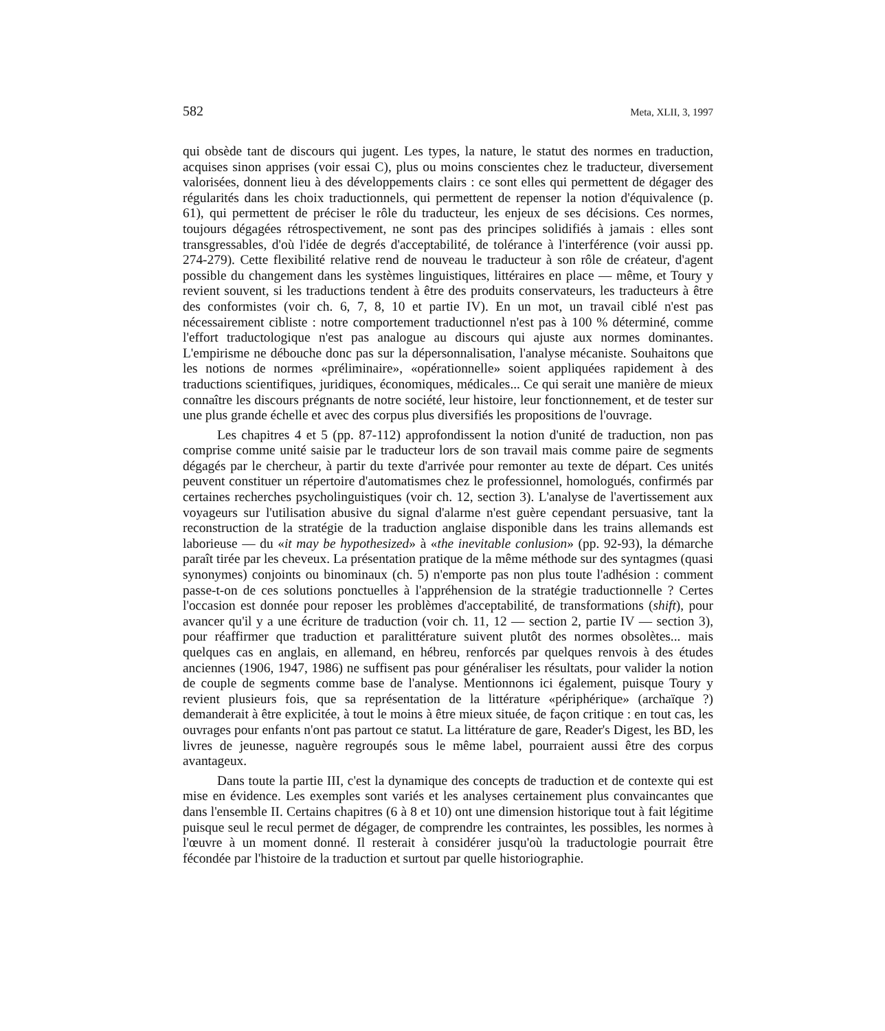582 Meta, XLII, 3, 1997
qui obsède tant de discours qui jugent. Les types, la nature, le statut des normes en traduction, acquises sinon apprises (voir essai C), plus ou moins conscientes chez le traducteur, diversement valorisées, donnent lieu à des développements clairs : ce sont elles qui permettent de dégager des régularités dans les choix traductionnels, qui permettent de repenser la notion d'équivalence (p. 61), qui permettent de préciser le rôle du traducteur, les enjeux de ses décisions. Ces normes, toujours dégagées rétrospectivement, ne sont pas des principes solidifiés à jamais : elles sont transgressables, d'où l'idée de degrés d'acceptabilité, de tolérance à l'interférence (voir aussi pp. 274-279). Cette flexibilité relative rend de nouveau le traducteur à son rôle de créateur, d'agent possible du changement dans les systèmes linguistiques, littéraires en place — même, et Toury y revient souvent, si les traductions tendent à être des produits conservateurs, les traducteurs à être des conformistes (voir ch. 6, 7, 8, 10 et partie IV). En un mot, un travail ciblé n'est pas nécessairement cibliste : notre comportement traductionnel n'est pas à 100 % déterminé, comme l'effort traductologique n'est pas analogue au discours qui ajuste aux normes dominantes. L'empirisme ne débouche donc pas sur la dépersonnalisation, l'analyse mécaniste. Souhaitons que les notions de normes «préliminaire», «opérationnelle» soient appliquées rapidement à des traductions scientifiques, juridiques, économiques, médicales... Ce qui serait une manière de mieux connaître les discours prégnants de notre société, leur histoire, leur fonctionnement, et de tester sur une plus grande échelle et avec des corpus plus diversifiés les propositions de l'ouvrage.
Les chapitres 4 et 5 (pp. 87-112) approfondissent la notion d'unité de traduction, non pas comprise comme unité saisie par le traducteur lors de son travail mais comme paire de segments dégagés par le chercheur, à partir du texte d'arrivée pour remonter au texte de départ. Ces unités peuvent constituer un répertoire d'automatismes chez le professionnel, homologués, confirmés par certaines recherches psycholinguistiques (voir ch. 12, section 3). L'analyse de l'avertissement aux voyageurs sur l'utilisation abusive du signal d'alarme n'est guère cependant persuasive, tant la reconstruction de la stratégie de la traduction anglaise disponible dans les trains allemands est laborieuse — du «it may be hypothesized» à «the inevitable conlusion» (pp. 92-93), la démarche paraît tirée par les cheveux. La présentation pratique de la même méthode sur des syntagmes (quasi synonymes) conjoints ou binominaux (ch. 5) n'emporte pas non plus toute l'adhésion : comment passe-t-on de ces solutions ponctuelles à l'appréhension de la stratégie traductionnelle ? Certes l'occasion est donnée pour reposer les problèmes d'acceptabilité, de transformations (shift), pour avancer qu'il y a une écriture de traduction (voir ch. 11, 12 — section 2, partie IV — section 3), pour réaffirmer que traduction et paralittérature suivent plutôt des normes obsolètes... mais quelques cas en anglais, en allemand, en hébreu, renforcés par quelques renvois à des études anciennes (1906, 1947, 1986) ne suffisent pas pour généraliser les résultats, pour valider la notion de couple de segments comme base de l'analyse. Mentionnons ici également, puisque Toury y revient plusieurs fois, que sa représentation de la littérature «périphérique» (archaïque ?) demanderait à être explicitée, à tout le moins à être mieux située, de façon critique : en tout cas, les ouvrages pour enfants n'ont pas partout ce statut. La littérature de gare, Reader's Digest, les BD, les livres de jeunesse, naguère regroupés sous le même label, pourraient aussi être des corpus avantageux.
Dans toute la partie III, c'est la dynamique des concepts de traduction et de contexte qui est mise en évidence. Les exemples sont variés et les analyses certainement plus convaincantes que dans l'ensemble II. Certains chapitres (6 à 8 et 10) ont une dimension historique tout à fait légitime puisque seul le recul permet de dégager, de comprendre les contraintes, les possibles, les normes à l'œuvre à un moment donné. Il resterait à considérer jusqu'où la traductologie pourrait être fécondée par l'histoire de la traduction et surtout par quelle historiographie.